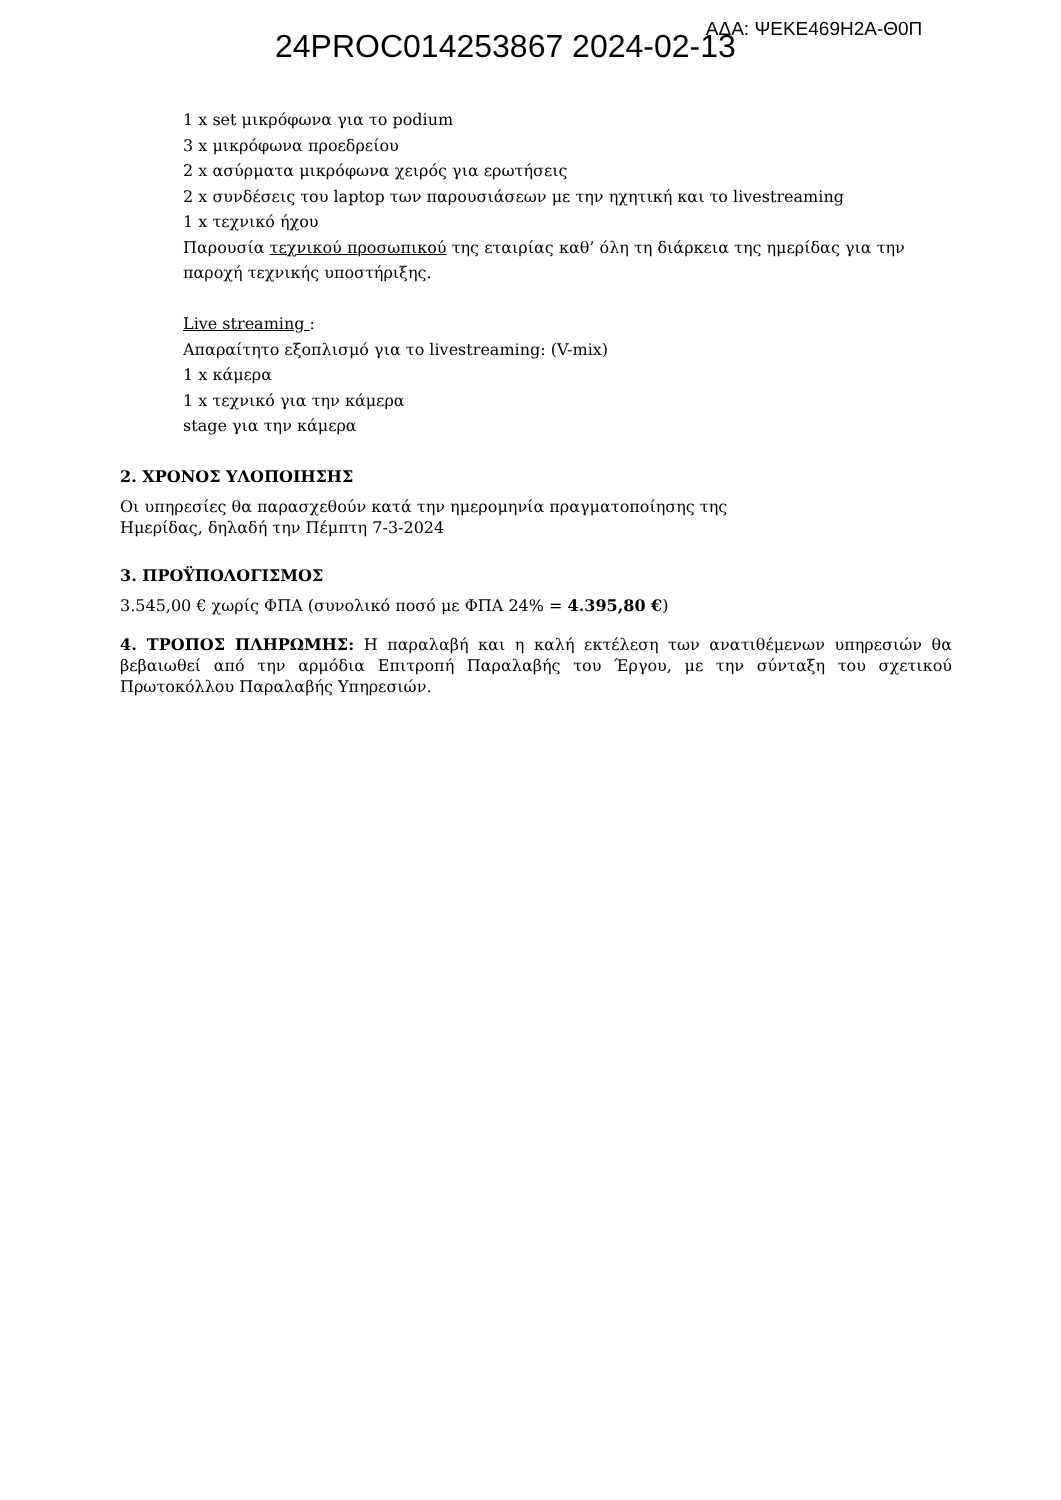24PROC014253867 2024-02-13
ΑΔΑ: ΨΕΚΕ469Η2Α-Θ0Π
1 x set μικρόφωνα για το podium
3 x μικρόφωνα προεδρείου
2 x ασύρματα μικρόφωνα χειρός για ερωτήσεις
2 x συνδέσεις του laptop των παρουσιάσεων με την ηχητική και το livestreaming
1 x τεχνικό ήχου
Παρουσία τεχνικού προσωπικού της εταιρίας καθ’ όλη τη διάρκεια της ημερίδας για την
παροχή τεχνικής υποστήριξης.
Live streaming :
Απαραίτητο εξοπλισμό για το livestreaming: (V-mix)
1 x κάμερα
1 x τεχνικό για την κάμερα
stage για την κάμερα
2. ΧΡΟΝΟΣ ΥΛΟΠΟΙΗΣΗΣ
Οι υπηρεσίες θα παρασχεθούν κατά την ημερομηνία πραγματοποίησης της
Ημερίδας, δηλαδή την Πέμπτη 7-3-2024
3. ΠΡΟΫΠΟΛΟΓΙΣΜΟΣ
3.545,00 € χωρίς ΦΠΑ (συνολικό ποσό με ΦΠΑ 24% = 4.395,80 €)
4. ΤΡΟΠΟΣ ΠΛΗΡΩΜΗΣ: Η παραλαβή και η καλή εκτέλεση των ανατιθέμενων υπηρεσιών θα βεβαιωθεί από την αρμόδια Επιτροπή Παραλαβής του Έργου, με την σύνταξη του σχετικού Πρωτοκόλλου Παραλαβής Υπηρεσιών.